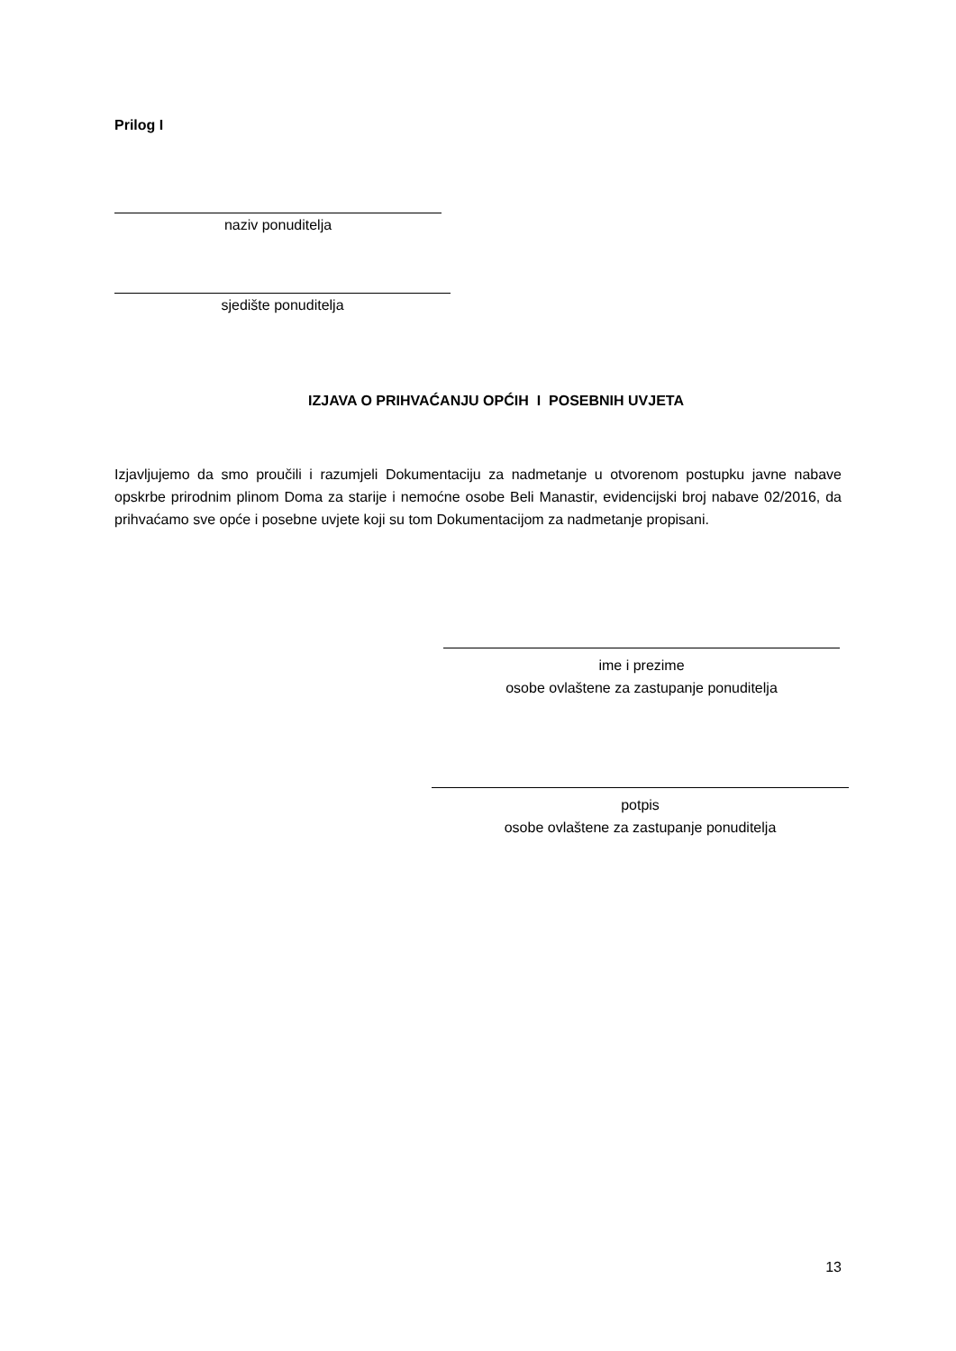Prilog I
naziv ponuditelja
sjedište ponuditelja
IZJAVA O PRIHVAĆANJU OPĆIH I POSEBNIH UVJETA
Izjavljujemo da smo proučili i razumjeli Dokumentaciju za nadmetanje u otvorenom postupku javne nabave opskrbe prirodnim plinom Doma za starije i nemoćne osobe Beli Manastir, evidencijski broj nabave 02/2016, da prihvaćamo sve opće i posebne uvjete koji su tom Dokumentacijom za nadmetanje propisani.
ime i prezime
osobe ovlaštene za zastupanje ponuditelja
potpis
osobe ovlaštene za zastupanje ponuditelja
13